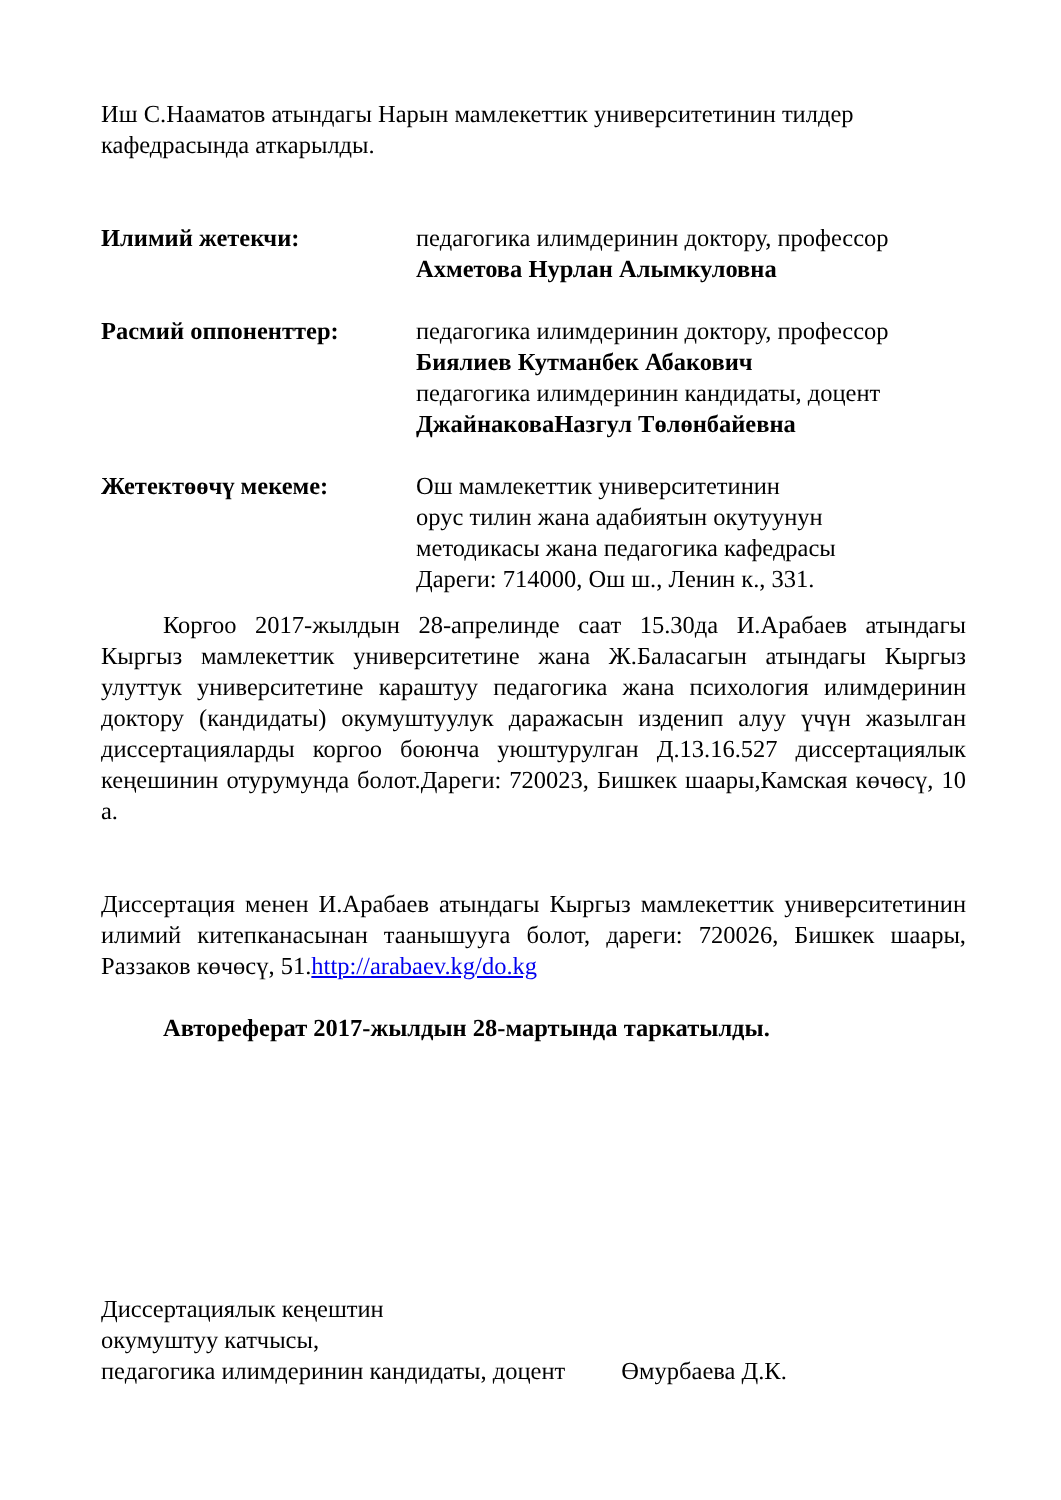Иш С.Нааматов атындагы Нарын мамлекеттик университетинин тилдер кафедрасында аткарылды.
Илимий жетекчи: педагогика илимдеринин доктору, профессор
Ахметова Нурлан Алымкуловна
Расмий оппоненттер: педагогика илимдеринин доктору, профессор
Биялиев Кутманбек Абакович
педагогика илимдеринин кандидаты, доцент
ДжайнаковаНазгул Төлөнбайевна
Жетектөөчү мекеме: Ош мамлекеттик университетинин
орус тилин жана адабиятын окутуунун
методикасы жана педагогика кафедрасы
Дареги: 714000, Ош ш., Ленин к., 331.
Коргоо 2017-жылдын 28-апрелинде саат 15.30да И.Арабаев атындагы Кыргыз мамлекеттик университетине жана Ж.Баласагын атындагы Кыргыз улуттук университетине караштуу педагогика жана психология илимдеринин доктору (кандидаты) окумуштуулук даражасын изденип алуу үчүн жазылган диссертацияларды коргоо боюнча уюштурулган Д.13.16.527 диссертациялык кеңешинин отурумунда болот.Дареги: 720023, Бишкек шаары,Камская көчөсү, 10 а.
Диссертация менен И.Арабаев атындагы Кыргыз мамлекеттик университетинин илимий китепканасынан таанышууга болот, дареги: 720026, Бишкек шаары, Раззаков көчөсү, 51.http://arabaev.kg/do.kg
Автореферат 2017-жылдын 28-мартында таркатылды.
Диссертациялык кеңештин
окумуштуу катчысы,
педагогика илимдеринин кандидаты, доцент Өмурбаева Д.К.